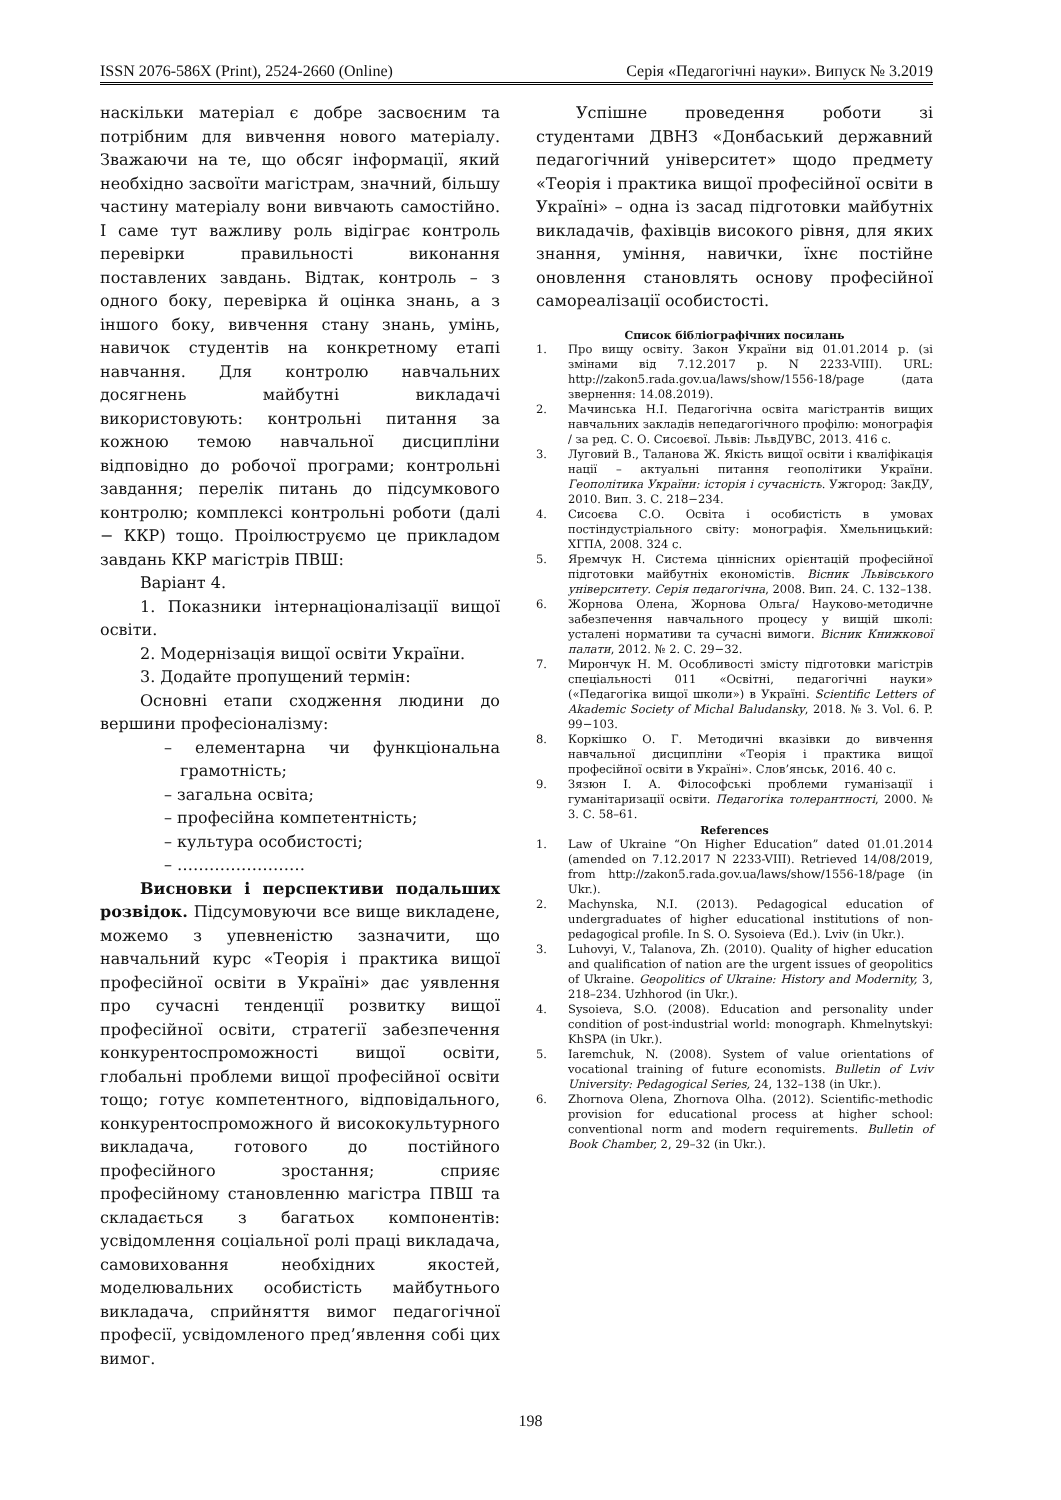ISSN 2076-586X (Print), 2524-2660 (Online) Серія «Педагогічні науки». Випуск № 3.2019
наскільки матеріал є добре засвоєним та потрібним для вивчення нового матеріалу. Зважаючи на те, що обсяг інформації, який необхідно засвоїти магістрам, значний, більшу частину матеріалу вони вивчають самостійно. І саме тут важливу роль відіграє контроль перевірки правильності виконання поставлених завдань. Відтак, контроль – з одного боку, перевірка й оцінка знань, а з іншого боку, вивчення стану знань, умінь, навичок студентів на конкретному етапі навчання. Для контролю навчальних досягнень майбутні викладачі використовують: контрольні питання за кожною темою навчальної дисципліни відповідно до робочої програми; контрольні завдання; перелік питань до підсумкового контролю; комплексі контрольні роботи (далі − ККР) тощо. Проілюструємо це прикладом завдань ККР магістрів ПВШ:
Варіант 4.
1. Показники інтернаціоналізації вищої освіти.
2. Модернізація вищої освіти України.
3. Додайте пропущений термін:
Основні етапи сходження людини до вершини професіоналізму:
– елементарна чи функціональна грамотність;
– загальна освіта;
– професійна компетентність;
– культура особистості;
– ……………………
Висновки і перспективи подальших розвідок. Підсумовуючи все вище викладене, можемо з упевненістю зазначити, що навчальний курс «Теорія і практика вищої професійної освіти в Україні» дає уявлення про сучасні тенденції розвитку вищої професійної освіти, стратегії забезпечення конкурентоспроможності вищої освіти, глобальні проблеми вищої професійної освіти тощо; готує компетентного, відповідального, конкурентоспроможного й висококультурного викладача, готового до постійного професійного зростання; сприяє професійному становленню магістра ПВШ та складається з багатьох компонентів: усвідомлення соціальної ролі праці викладача, самовиховання необхідних якостей, моделювальних особистість майбутнього викладача, сприйняття вимог педагогічної професії, усвідомленого пред’явлення собі цих вимог.
Успішне проведення роботи зі студентами ДВНЗ «Донбаський державний педагогічний університет» щодо предмету «Теорія і практика вищої професійної освіти в Україні» – одна із засад підготовки майбутніх викладачів, фахівців високого рівня, для яких знання, уміння, навички, їхнє постійне оновлення становлять основу професійної самореалізації особистості.
Список бібліографічних посилань
1. Про вищу освіту. Закон України від 01.01.2014 р. (зі змінами від 7.12.2017 р. N 2233-VIII). URL: http://zakon5.rada.gov.ua/laws/show/1556-18/page (дата звернення: 14.08.2019).
2. Мачинська Н.І. Педагогічна освіта магістрантів вищих навчальних закладів непедагогічного профілю: монографія / за ред. С. О. Сисоєвої. Львів: ЛьвДУВС, 2013. 416 с.
3. Луговий В., Таланова Ж. Якість вищої освіти і кваліфікація нації – актуальні питання геополітики України. Геополітика України: історія і сучасність. Ужгород: ЗакДУ, 2010. Вип. 3. С. 218−234.
4. Сисоєва С.О. Освіта і особистість в умовах постіндустріального світу: монографія. Хмельницький: ХГПА, 2008. 324 с.
5. Яремчук Н. Система ціннісних орієнтацій професійної підготовки майбутніх економістів. Вісник Львівського університету. Серія педагогічна, 2008. Вип. 24. С. 132–138.
6. Жорнова Олена, Жорнова Ольга/ Науково-методичне забезпечення навчального процесу у вищій школі: усталені нормативи та сучасні вимоги. Вісник Книжкової палати, 2012. № 2. С. 29−32.
7. Мирончук Н. М. Особливості змісту підготовки магістрів спеціальності 011 «Освітні, педагогічні науки» («Педагогіка вищої школи») в Україні. Scientific Letters of Akademic Society of Michal Baludansky, 2018. № 3. Vol. 6. P. 99−103.
8. Коркішко О. Г. Методичні вказівки до вивчення навчальної дисципліни «Теорія і практика вищої професійної освіти в Україні». Слов’янськ, 2016. 40 с.
9. Зязюн І. А. Філософські проблеми гуманізації і гуманітаризації освіти. Педагогіка толерантності, 2000. № 3. С. 58–61.
References
1. Law of Ukraine “On Higher Education” dated 01.01.2014 (amended on 7.12.2017 N 2233-VIII). Retrieved 14/08/2019, from http://zakon5.rada.gov.ua/laws/show/1556-18/page (in Ukr.).
2. Machynska, N.I. (2013). Pedagogical education of undergraduates of higher educational institutions of non-pedagogical profile. In S. O. Sysoieva (Ed.). Lviv (in Ukr.).
3. Luhovyi, V., Talanova, Zh. (2010). Quality of higher education and qualification of nation are the urgent issues of geopolitics of Ukraine. Geopolitics of Ukraine: History and Modernity, 3, 218–234. Uzhhorod (in Ukr.).
4. Sysoieva, S.O. (2008). Education and personality under condition of post-industrial world: monograph. Khmelnytskyi: KhSPA (in Ukr.).
5. Iaremchuk, N. (2008). System of value orientations of vocational training of future economists. Bulletin of Lviv University: Pedagogical Series, 24, 132–138 (in Ukr.).
6. Zhornova Olena, Zhornova Olha. (2012). Scientific-methodic provision for educational process at higher school: conventional norm and modern requirements. Bulletin of Book Chamber, 2, 29–32 (in Ukr.).
198